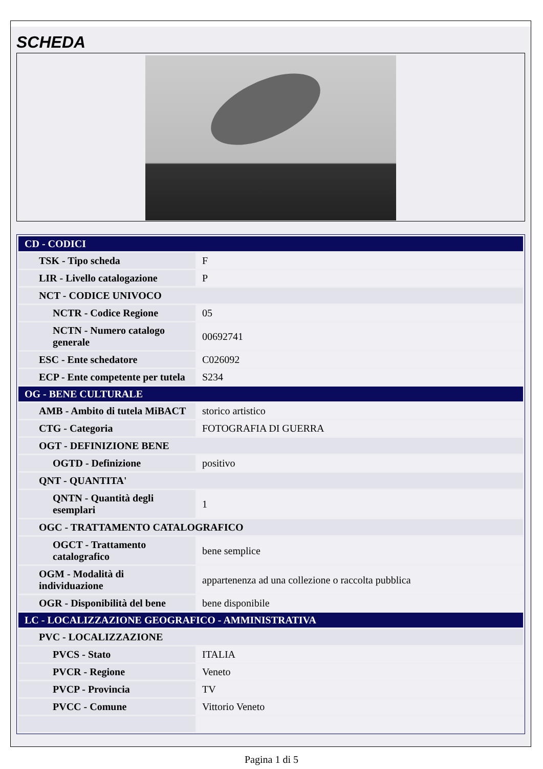SCHEDA
| CD - CODICI | |
| TSK - Tipo scheda | F |
| LIR - Livello catalogazione | P |
| NCT - CODICE UNIVOCO | |
| NCTR - Codice Regione | 05 |
| NCTN - Numero catalogo generale | 00692741 |
| ESC - Ente schedatore | C026092 |
| ECP - Ente competente per tutela | S234 |
| OG - BENE CULTURALE | |
| AMB - Ambito di tutela MiBACT | storico artistico |
| CTG - Categoria | FOTOGRAFIA DI GUERRA |
| OGT - DEFINIZIONE BENE | |
| OGTD - Definizione | positivo |
| QNT - QUANTITA' | |
| QNTN - Quantità degli esemplari | 1 |
| OGC - TRATTAMENTO CATALOGRAFICO | |
| OGCT - Trattamento catalografico | bene semplice |
| OGM - Modalità di individuazione | appartenenza ad una collezione o raccolta pubblica |
| OGR - Disponibilità del bene | bene disponibile |
| LC - LOCALIZZAZIONE GEOGRAFICO - AMMINISTRATIVA | |
| PVC - LOCALIZZAZIONE | |
| PVCS - Stato | ITALIA |
| PVCR - Regione | Veneto |
| PVCP - Provincia | TV |
| PVCC - Comune | Vittorio Veneto |
Pagina 1 di 5